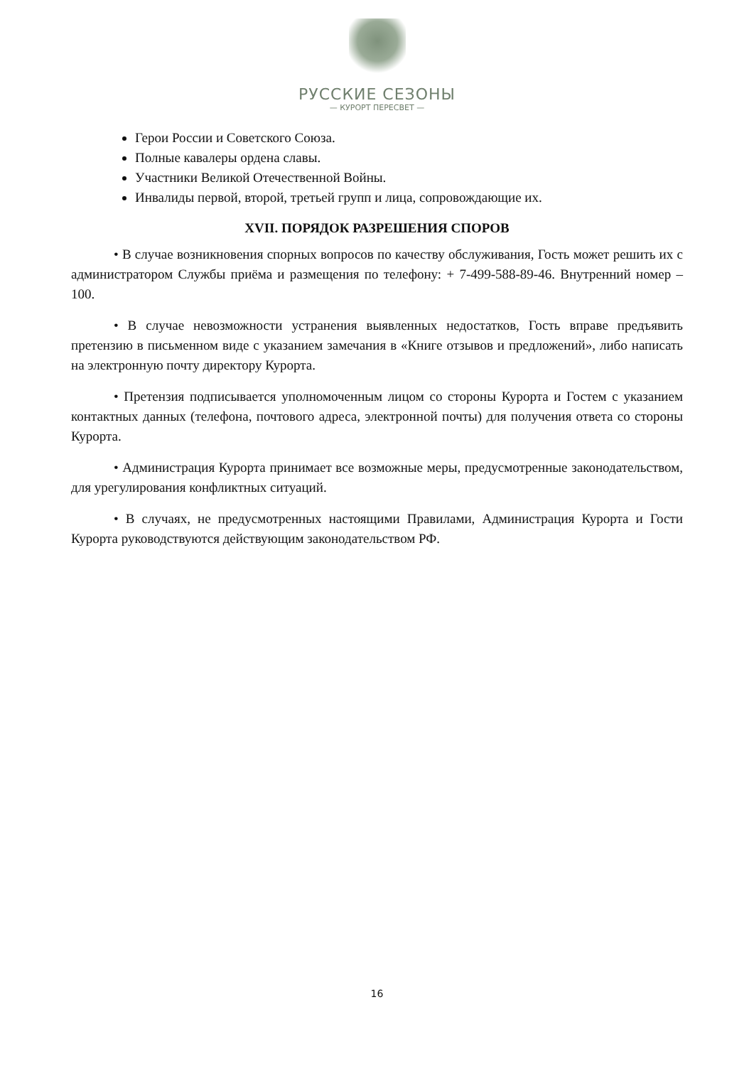РУССКИЕ СЕЗОНЫ
— КУРОРТ ПЕРЕСВЕТ —
Герои России и Советского Союза.
Полные кавалеры ордена славы.
Участники Великой Отечественной Войны.
Инвалиды первой, второй, третьей групп и лица, сопровождающие их.
XVII. ПОРЯДОК РАЗРЕШЕНИЯ СПОРОВ
• В случае возникновения спорных вопросов по качеству обслуживания, Гость может решить их с администратором Службы приёма и размещения по телефону: + 7-499-588-89-46. Внутренний номер – 100.
• В случае невозможности устранения выявленных недостатков, Гость вправе предъявить претензию в письменном виде с указанием замечания в «Книге отзывов и предложений», либо написать на электронную почту директору Курорта.
• Претензия подписывается уполномоченным лицом со стороны Курорта и Гостем с указанием контактных данных (телефона, почтового адреса, электронной почты) для получения ответа со стороны Курорта.
• Администрация Курорта принимает все возможные меры, предусмотренные законодательством, для урегулирования конфликтных ситуаций.
• В случаях, не предусмотренных настоящими Правилами, Администрация Курорта и Гости Курорта руководствуются действующим законодательством РФ.
16